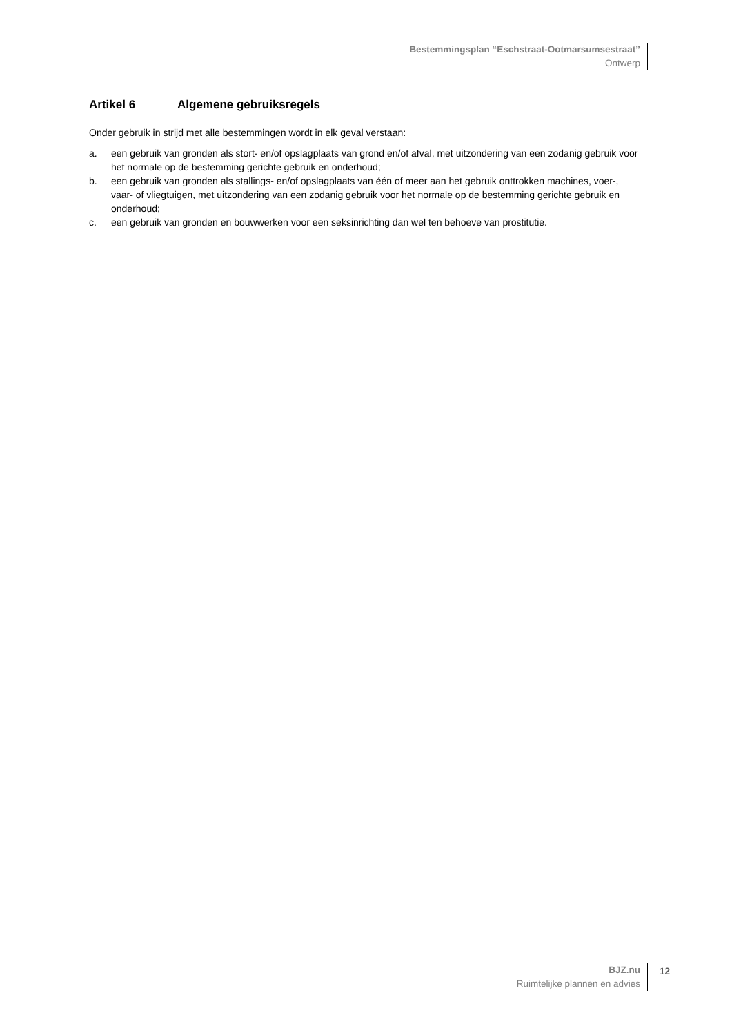Bestemmingsplan “Eschstraat-Ootmarsumsestraat”
Ontwerp
Artikel 6 Algemene gebruiksregels
Onder gebruik in strijd met alle bestemmingen wordt in elk geval verstaan:
a. een gebruik van gronden als stort- en/of opslagplaats van grond en/of afval, met uitzondering van een zodanig gebruik voor het normale op de bestemming gerichte gebruik en onderhoud;
b. een gebruik van gronden als stallings- en/of opslagplaats van één of meer aan het gebruik onttrokken machines, voer-, vaar- of vliegtuigen, met uitzondering van een zodanig gebruik voor het normale op de bestemming gerichte gebruik en onderhoud;
c. een gebruik van gronden en bouwwerken voor een seksinrichting dan wel ten behoeve van prostitutie.
BJZ.nu
Ruimtelijke plannen en advies
12